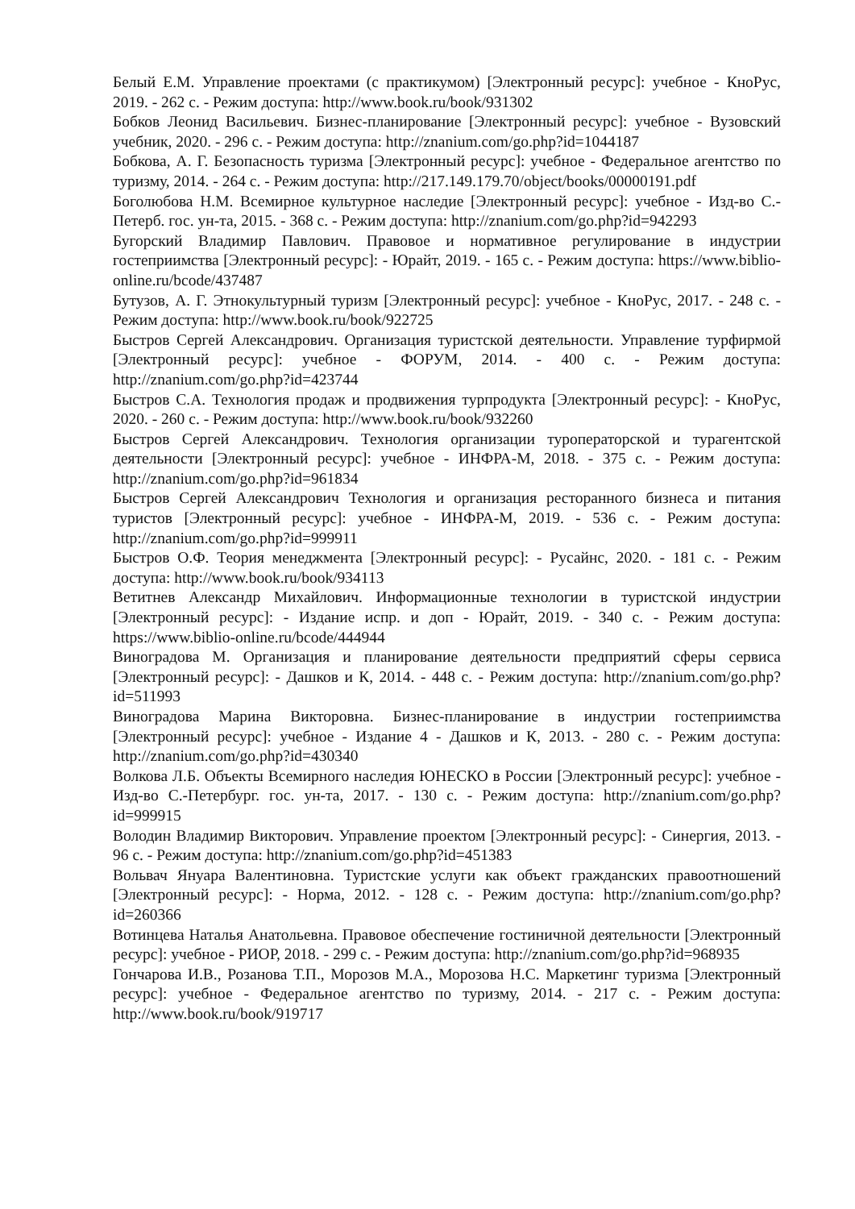Белый Е.М. Управление проектами (с практикумом) [Электронный ресурс]: учебное - КноРус, 2019. - 262 с. - Режим доступа: http://www.book.ru/book/931302
Бобков Леонид Васильевич. Бизнес-планирование [Электронный ресурс]: учебное - Вузовский учебник, 2020. - 296 с. - Режим доступа: http://znanium.com/go.php?id=1044187
Бобкова, А. Г. Безопасность туризма [Электронный ресурс]: учебное - Федеральное агентство по туризму, 2014. - 264 с. - Режим доступа: http://217.149.179.70/object/books/00000191.pdf
Боголюбова Н.М. Всемирное культурное наследие [Электронный ресурс]: учебное - Изд-во С.-Петерб. гос. ун-та, 2015. - 368 с. - Режим доступа: http://znanium.com/go.php?id=942293
Бугорский Владимир Павлович. Правовое и нормативное регулирование в индустрии гостеприимства [Электронный ресурс]: - Юрайт, 2019. - 165 с. - Режим доступа: https://www.biblio-online.ru/bcode/437487
Бутузов, А. Г. Этнокультурный туризм [Электронный ресурс]: учебное - КноРус, 2017. - 248 с. - Режим доступа: http://www.book.ru/book/922725
Быстров Сергей Александрович. Организация туристской деятельности. Управление турфирмой [Электронный ресурс]: учебное - ФОРУМ, 2014. - 400 с. - Режим доступа: http://znanium.com/go.php?id=423744
Быстров С.А. Технология продаж и продвижения турпродукта [Электронный ресурс]: - КноРус, 2020. - 260 с. - Режим доступа: http://www.book.ru/book/932260
Быстров Сергей Александрович. Технология организации туроператорской и турагентской деятельности [Электронный ресурс]: учебное - ИНФРА-М, 2018. - 375 с. - Режим доступа: http://znanium.com/go.php?id=961834
Быстров Сергей Александрович Технология и организация ресторанного бизнеса и питания туристов [Электронный ресурс]: учебное - ИНФРА-М, 2019. - 536 с. - Режим доступа: http://znanium.com/go.php?id=999911
Быстров О.Ф. Теория менеджмента [Электронный ресурс]: - Русайнс, 2020. - 181 с. - Режим доступа: http://www.book.ru/book/934113
Ветитнев Александр Михайлович. Информационные технологии в туристской индустрии [Электронный ресурс]: - Издание испр. и доп - Юрайт, 2019. - 340 с. - Режим доступа: https://www.biblio-online.ru/bcode/444944
Виноградова М. Организация и планирование деятельности предприятий сферы сервиса [Электронный ресурс]: - Дашков и К, 2014. - 448 с. - Режим доступа: http://znanium.com/go.php?id=511993
Виноградова Марина Викторовна. Бизнес-планирование в индустрии гостеприимства [Электронный ресурс]: учебное - Издание 4 - Дашков и К, 2013. - 280 с. - Режим доступа: http://znanium.com/go.php?id=430340
Волкова Л.Б. Объекты Всемирного наследия ЮНЕСКО в России [Электронный ресурс]: учебное - Изд-во С.-Петербург. гос. ун-та, 2017. - 130 с. - Режим доступа: http://znanium.com/go.php?id=999915
Володин Владимир Викторович. Управление проектом [Электронный ресурс]: - Синергия, 2013. - 96 с. - Режим доступа: http://znanium.com/go.php?id=451383
Вольвач Януара Валентиновна. Туристские услуги как объект гражданских правоотношений [Электронный ресурс]: - Норма, 2012. - 128 с. - Режим доступа: http://znanium.com/go.php?id=260366
Вотинцева Наталья Анатольевна. Правовое обеспечение гостиничной деятельности [Электронный ресурс]: учебное - РИОР, 2018. - 299 с. - Режим доступа: http://znanium.com/go.php?id=968935
Гончарова И.В., Розанова Т.П., Морозов М.А., Морозова Н.С. Маркетинг туризма [Электронный ресурс]: учебное - Федеральное агентство по туризму, 2014. - 217 с. - Режим доступа: http://www.book.ru/book/919717